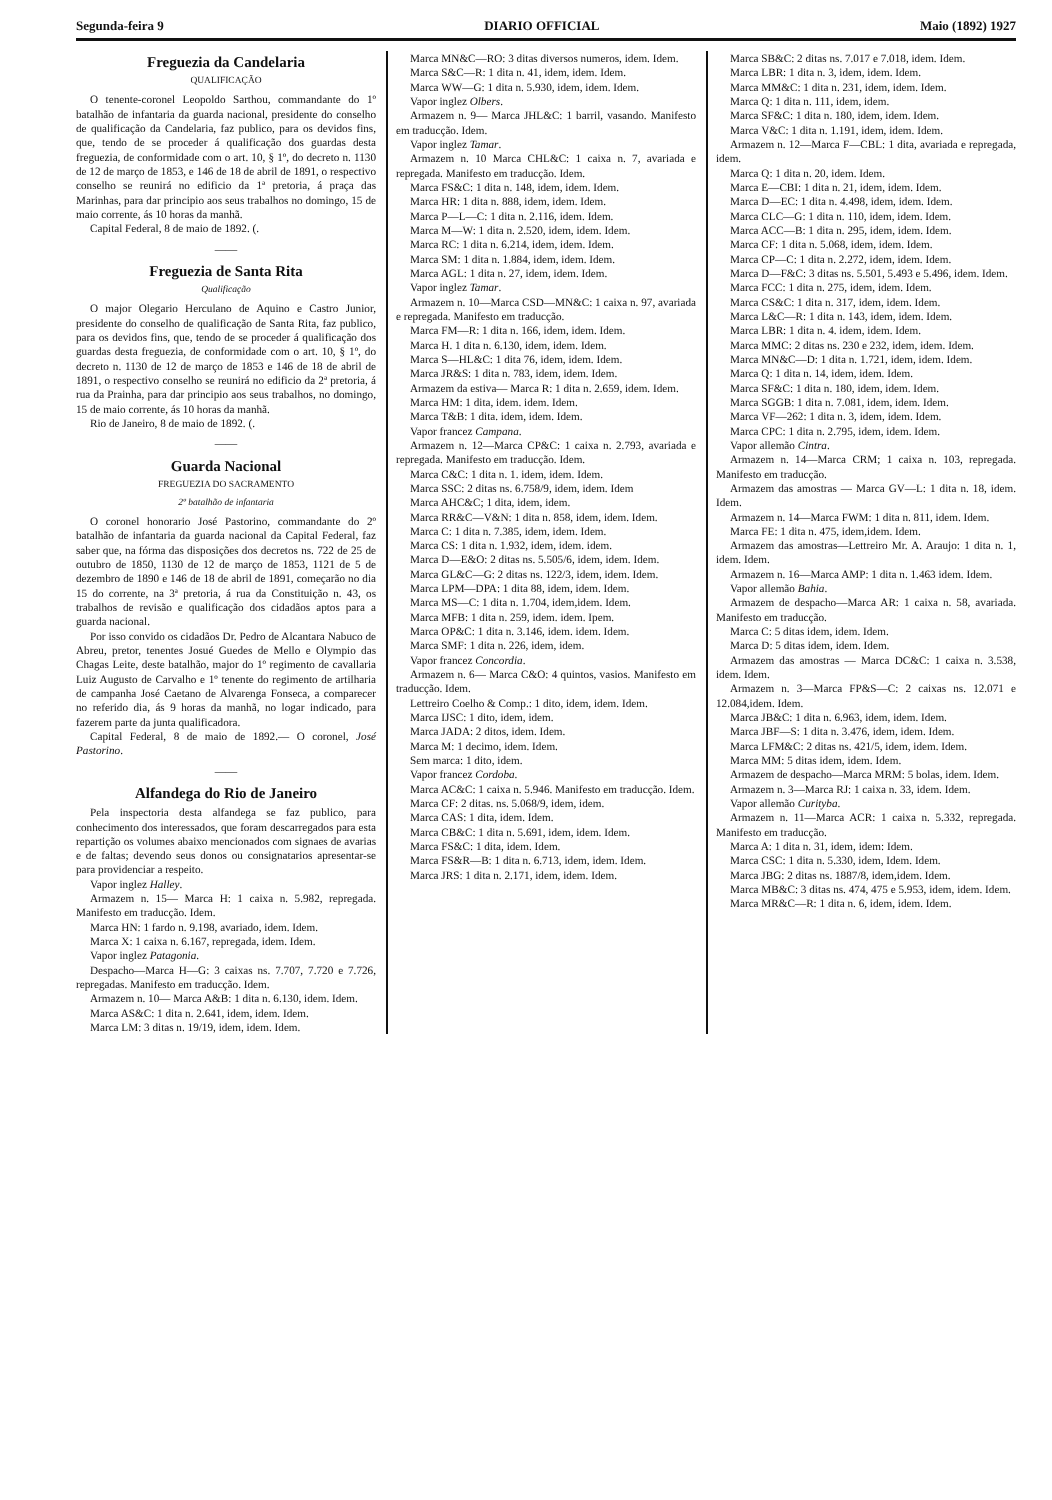Segunda-feira 9 DIARIO OFFICIAL Maio (1892) 1927
Freguezia da Candelaria
QUALIFICAÇÃO
O tenente-coronel Leopoldo Sarthou, commandante do 1º batalhão de infantaria da guarda nacional, presidente do conselho de qualificação da Candelaria, faz publico, para os devidos fins, que, tendo de se proceder á qualificação dos guardas desta freguezia, de conformidade com o art. 10, § 1º, do decreto n. 1130 de 12 de março de 1853, e 146 de 18 de abril de 1891, o respectivo conselho se reunirá no edificio da 1ª pretoria, á praça das Marinhas, para dar principio aos seus trabalhos no domingo, 15 de maio corrente, ás 10 horas da manhã.
Capital Federal, 8 de maio de 1892. (.
——
Freguezia de Santa Rita
Qualificação
O major Olegario Herculano de Aquino e Castro Junior, presidente do conselho de qualificação de Santa Rita, faz publico, para os devidos fins, que, tendo de se proceder á qualificação dos guardas desta freguezia, de conformidade com o art. 10, § 1º, do decreto n. 1130 de 12 de março de 1853 e 146 de 18 de abril de 1891, o respectivo conselho se reunirá no edificio da 2ª pretoria, á rua da Prainha, para dar principio aos seus trabalhos, no domingo, 15 de maio corrente, ás 10 horas da manhã.
Rio de Janeiro, 8 de maio de 1892. (.
——
Guarda Nacional
FREGUEZIA DO SACRAMENTO
2º batalhão de infantaria
O coronel honorario José Pastorino, commandante do 2º batalhão de infantaria da guarda nacional da Capital Federal, faz saber que, na fórma das disposições dos decretos ns. 722 de 25 de outubro de 1850, 1130 de 12 de março de 1853, 1121 de 5 de dezembro de 1890 e 146 de 18 de abril de 1891, começarão no dia 15 do corrente, na 3ª pretoria, á rua da Constituição n. 43, os trabalhos de revisão e qualificação dos cidadãos aptos para a guarda nacional.
Por isso convido os cidadãos Dr. Pedro de Alcantara Nabuco de Abreu, pretor, tenentes Josué Guedes de Mello e Olympio das Chagas Leite, deste batalhão, major do 1º regimento de cavallaria Luiz Augusto de Carvalho e 1º tenente do regimento de artilharia de campanha José Caetano de Alvarenga Fonseca, a comparecer no referido dia, ás 9 horas da manhã, no logar indicado, para fazerem parte da junta qualificadora.
Capital Federal, 8 de maio de 1892.— O coronel, José Pastorino.
——
Alfandega do Rio de Janeiro
Pela inspectoria desta alfandega se faz publico, para conhecimento dos interessados, que foram descarregados para esta repartição os volumes abaixo mencionados com signaes de avarias e de faltas; devendo seus donos ou consignatarios apresentar-se para providenciar a respeito.
Vapor inglez Halley.
Armazem n. 15— Marca H: 1 caixa n. 5.982, repregada. Manifesto em traducção. Idem.
Marca HN: 1 fardo n. 9.198, avariado, idem. Idem.
Marca X: 1 caixa n. 6.167, repregada, idem. Idem.
Vapor inglez Patagonia.
Despacho—Marca H—G: 3 caixas ns. 7.707, 7.720 e 7.726, repregadas. Manifesto em traducção. Idem.
Armazem n. 10— Marca A&B: 1 dita n. 6.130, idem. Idem.
Marca AS&C: 1 dita n. 2.641, idem, idem. Idem.
Marca LM: 3 ditas n. 19/19, idem, idem. Idem.
Marca MN&C—RO: 3 ditas diversos numeros, idem. Idem.
Marca S&C—R: 1 dita n. 41, idem, idem. Idem.
Marca WW—G: 1 dita n. 5.930, idem, idem. Idem.
Vapor inglez Olbers.
Armazem n. 9— Marca JHL&C: 1 barril, vasando. Manifesto em traducção. Idem.
Vapor inglez Tamar.
Armazem n. 10 Marca CHL&C: 1 caixa n. 7, avariada e repregada. Manifesto em traducção. Idem.
Marca FS&C: 1 dita n. 148, idem, idem. Idem.
Marca HR: 1 dita n. 888, idem, idem. Idem.
Marca P—L—C: 1 dita n. 2.116, idem. Idem.
Marca M—W: 1 dita n. 2.520, idem, idem. Idem.
Marca RC: 1 dita n. 6.214, idem, idem. Idem.
Marca SM: 1 dita n. 1.884, idem, idem. Idem.
Marca AGL: 1 dita n. 27, idem, idem. Idem.
Vapor inglez Tamar.
Armazem n. 10—Marca CSD—MN&C: 1 caixa n. 97, avariada e repregada. Manifesto em traducção.
Marca FM—R: 1 dita n. 166, idem, idem. Idem.
Marca H. 1 dita n. 6.130, idem, idem. Idem.
Marca S—HL&C: 1 dita 76, idem, idem. Idem.
Marca JR&S: 1 dita n. 783, idem, idem. Idem.
Armazem da estiva— Marca R: 1 dita n. 2.659, idem. Idem.
Marca HM: 1 dita, idem. idem. Idem.
Marca T&B: 1 dita. idem, idem. Idem.
Vapor francez Campana.
Armazem n. 12—Marca CP&C: 1 caixa n. 2.793, avariada e repregada. Manifesto em traducção. Idem.
Marca C&C: 1 dita n. 1. idem, idem. Idem.
Marca SSC: 2 ditas ns. 6.758/9, idem, idem. Idem
Marca AHC&C; 1 dita, idem, idem.
Marca RR&C—V&N: 1 dita n. 858, idem, idem. Idem.
Marca C: 1 dita n. 7.385, idem, idem. Idem.
Marca CS: 1 dita n. 1.932, idem, idem. idem.
Marca D—E&O: 2 ditas ns. 5.505/6, idem, idem. Idem.
Marca GL&C—G: 2 ditas ns. 122/3, idem, idem. Idem.
Marca LPM—DPA: 1 dita 88, idem, idem. Idem.
Marca MS—C: 1 dita n. 1.704, idem,idem. Idem.
Marca MFB: 1 dita n. 259, idem. idem. Ipem.
Marca OP&C: 1 dita n. 3.146, idem. idem. Idem.
Marca SMF: 1 dita n. 226, idem, idem.
Vapor francez Concordia.
Armazem n. 6— Marca C&O: 4 quintos, vasios. Manifesto em traducção. Idem.
Lettreiro Coelho & Comp.: 1 dito, idem, idem. Idem.
Marca IJSC: 1 dito, idem, idem.
Marca JADA: 2 ditos, idem. Idem.
Marca M: 1 decimo, idem. Idem.
Sem marca: 1 dito, idem.
Vapor francez Cordoba.
Marca AC&C: 1 caixa n. 5.946. Manifesto em traducção. Idem.
Marca CF: 2 ditas. ns. 5.068/9, idem, idem.
Marca CAS: 1 dita, idem. Idem.
Marca CB&C: 1 dita n. 5.691, idem, idem. Idem.
Marca FS&C: 1 dita, idem. Idem.
Marca FS&R—B: 1 dita n. 6.713, idem, idem. Idem.
Marca JRS: 1 dita n. 2.171, idem, idem. Idem.
Marca SB&C: 2 ditas ns. 7.017 e 7.018, idem. Idem.
Marca LBR: 1 dita n. 3, idem, idem. Idem.
Marca MM&C: 1 dita n. 231, idem, idem. Idem.
Marca Q: 1 dita n. 111, idem, idem.
Marca SF&C: 1 dita n. 180, idem, idem. Idem.
Marca V&C: 1 dita n. 1.191, idem, idem. Idem.
Armazem n. 12—Marca F—CBL: 1 dita, avariada e repregada, idem.
Marca Q: 1 dita n. 20, idem. Idem.
Marca E—CBI: 1 dita n. 21, idem, idem. Idem.
Marca D—EC: 1 dita n. 4.498, idem, idem. Idem.
Marca CLC—G: 1 dita n. 110, idem, idem. Idem.
Marca ACC—B: 1 dita n. 295, idem, idem. Idem.
Marca CF: 1 dita n. 5.068, idem, idem. Idem.
Marca CP—C: 1 dita n. 2.272, idem, idem. Idem.
Marca D—F&C: 3 ditas ns. 5.501, 5.493 e 5.496, idem. Idem.
Marca FCC: 1 dita n. 275, idem, idem. Idem.
Marca CS&C: 1 dita n. 317, idem, idem. Idem.
Marca L&C—R: 1 dita n. 143, idem, idem. Idem.
Marca LBR: 1 dita n. 4. idem, idem. Idem.
Marca MMC: 2 ditas ns. 230 e 232, idem, idem. Idem.
Marca MN&C—D: 1 dita n. 1.721, idem, idem. Idem.
Marca Q: 1 dita n. 14, idem, idem. Idem.
Marca SF&C: 1 dita n. 180, idem, idem. Idem.
Marca SGGB: 1 dita n. 7.081, idem, idem. Idem.
Marca VF—262: 1 dita n. 3, idem, idem. Idem.
Marca CPC: 1 dita n. 2.795, idem, idem. Idem.
Vapor allemão Cintra.
Armazem n. 14—Marca CRM; 1 caixa n. 103, repregada. Manifesto em traducção.
Armazem das amostras — Marca GV—L: 1 dita n. 18, idem. Idem.
Armazem n. 14—Marca FWM: 1 dita n. 811, idem. Idem.
Marca FE: 1 dita n. 475, idem,idem. Idem.
Armazem das amostras—Lettreiro Mr. A. Araujo: 1 dita n. 1, idem. Idem.
Armazem n. 16—Marca AMP: 1 dita n. 1.463 idem. Idem.
Vapor allemão Bahia.
Armazem de despacho—Marca AR: 1 caixa n. 58, avariada. Manifesto em traducção.
Marca C: 5 ditas idem, idem. Idem.
Marca D: 5 ditas idem, idem. Idem.
Armazem das amostras — Marca DC&C: 1 caixa n. 3.538, idem. Idem.
Armazem n. 3—Marca FP&S—C: 2 caixas ns. 12.071 e 12.084,idem. Idem.
Marca JB&C: 1 dita n. 6.963, idem, idem. Idem.
Marca JBF—S: 1 dita n. 3.476, idem, idem. Idem.
Marca LFM&C: 2 ditas ns. 421/5, idem, idem. Idem.
Marca MM: 5 ditas idem, idem. Idem.
Armazem de despacho—Marca MRM: 5 bolas, idem. Idem.
Armazem n. 3—Marca RJ: 1 caixa n. 33, idem. Idem.
Vapor allemão Curityba.
Armazem n. 11—Marca ACR: 1 caixa n. 5.332, repregada. Manifesto em traducção.
Marca A: 1 dita n. 31, idem, idem: Idem.
Marca CSC: 1 dita n. 5.330, idem, Idem. Idem.
Marca JBG: 2 ditas ns. 1887/8, idem,idem. Idem.
Marca MB&C: 3 ditas ns. 474, 475 e 5.953, idem, idem. Idem.
Marca MR&C—R: 1 dita n. 6, idem, idem. Idem.